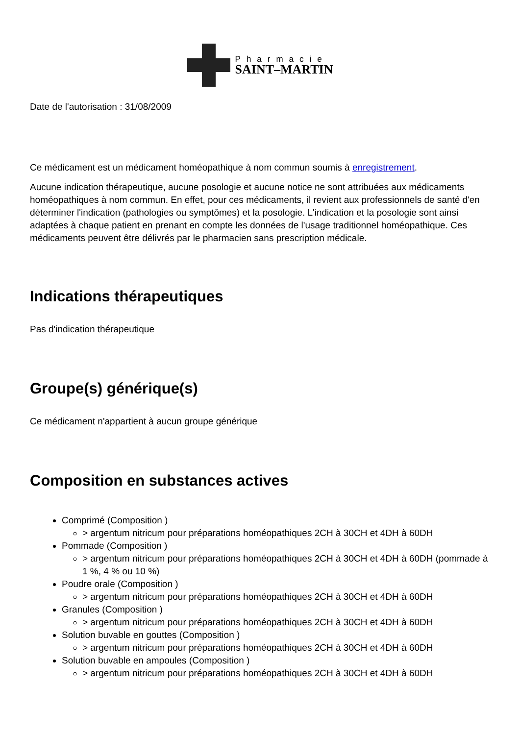Pharmacie
SAINT–MARTIN
Date de l'autorisation : 31/08/2009
Ce médicament est un médicament homéopathique à nom commun soumis à enregistrement.
Aucune indication thérapeutique, aucune posologie et aucune notice ne sont attribuées aux médicaments homéopathiques à nom commun. En effet, pour ces médicaments, il revient aux professionnels de santé d'en déterminer l'indication (pathologies ou symptômes) et la posologie. L'indication et la posologie sont ainsi adaptées à chaque patient en prenant en compte les données de l'usage traditionnel homéopathique. Ces médicaments peuvent être délivrés par le pharmacien sans prescription médicale.
Indications thérapeutiques
Pas d'indication thérapeutique
Groupe(s) générique(s)
Ce médicament n'appartient à aucun groupe générique
Composition en substances actives
Comprimé (Composition )
> argentum nitricum pour préparations homéopathiques 2CH à 30CH et 4DH à 60DH
Pommade (Composition )
> argentum nitricum pour préparations homéopathiques 2CH à 30CH et 4DH à 60DH (pommade à 1 %, 4 % ou 10 %)
Poudre orale (Composition )
> argentum nitricum pour préparations homéopathiques 2CH à 30CH et 4DH à 60DH
Granules (Composition )
> argentum nitricum pour préparations homéopathiques 2CH à 30CH et 4DH à 60DH
Solution buvable en gouttes (Composition )
> argentum nitricum pour préparations homéopathiques 2CH à 30CH et 4DH à 60DH
Solution buvable en ampoules (Composition )
> argentum nitricum pour préparations homéopathiques 2CH à 30CH et 4DH à 60DH